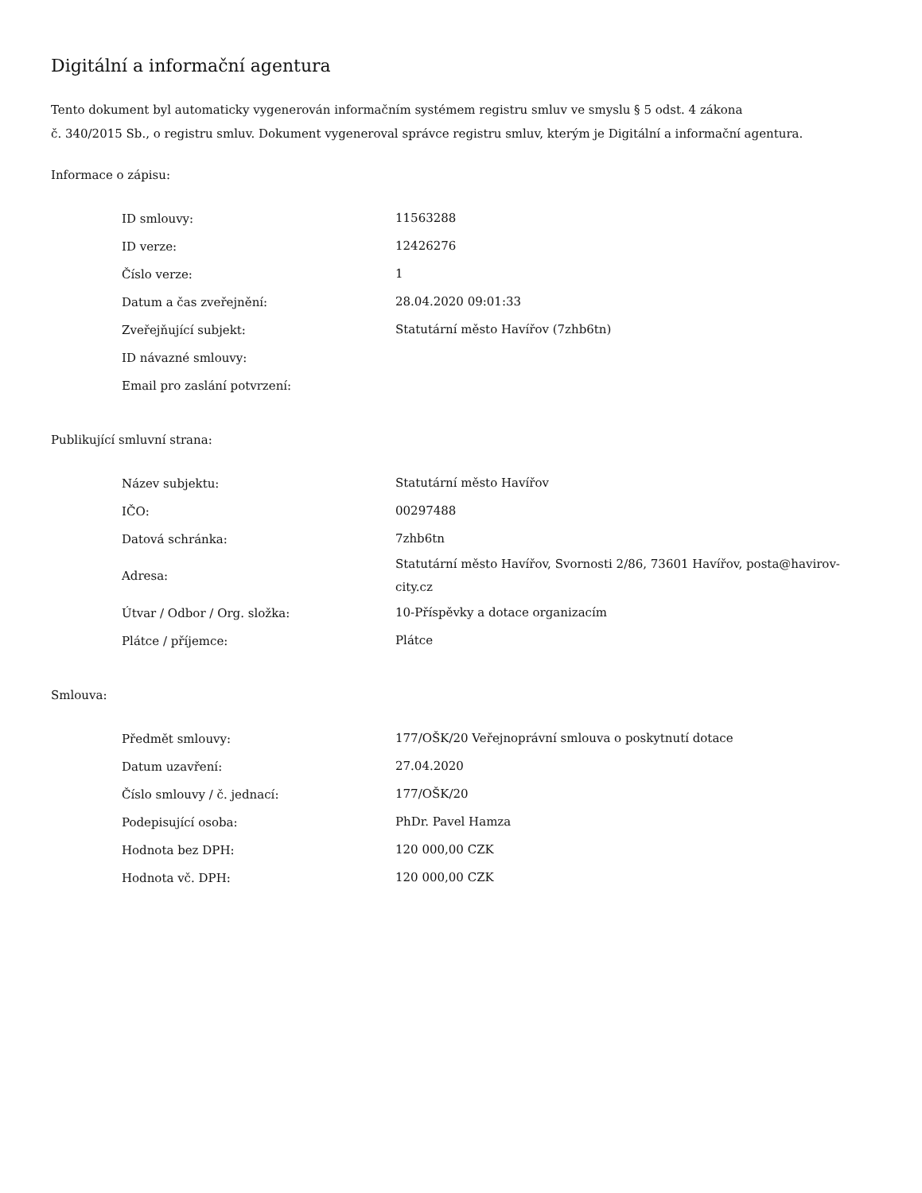Digitální a informační agentura
Tento dokument byl automaticky vygenerován informačním systémem registru smluv ve smyslu § 5 odst. 4 zákona
č. 340/2015 Sb., o registru smluv. Dokument vygeneroval správce registru smluv, kterým je Digitální a informační agentura.
Informace o zápisu:
| ID smlouvy: | 11563288 |
| ID verze: | 12426276 |
| Číslo verze: | 1 |
| Datum a čas zveřejnění: | 28.04.2020 09:01:33 |
| Zveřejňující subjekt: | Statutární město Havířov (7zhb6tn) |
| ID návazné smlouvy: | |
| Email pro zaslání potvrzení: | |
Publikující smluvní strana:
| Název subjektu: | Statutární město Havířov |
| IČO: | 00297488 |
| Datová schránka: | 7zhb6tn |
| Adresa: | Statutární město Havířov, Svornosti 2/86, 73601 Havířov, posta@havirov-city.cz |
| Útvar / Odbor / Org. složka: | 10-Příspěvky a dotace organizacím |
| Plátce / příjemce: | Plátce |
Smlouva:
| Předmět smlouvy: | 177/OŠK/20 Veřejnoprávní smlouva o poskytnutí dotace |
| Datum uzavření: | 27.04.2020 |
| Číslo smlouvy / č. jednací: | 177/OŠK/20 |
| Podepisující osoba: | PhDr. Pavel Hamza |
| Hodnota bez DPH: | 120 000,00 CZK |
| Hodnota vč. DPH: | 120 000,00 CZK |